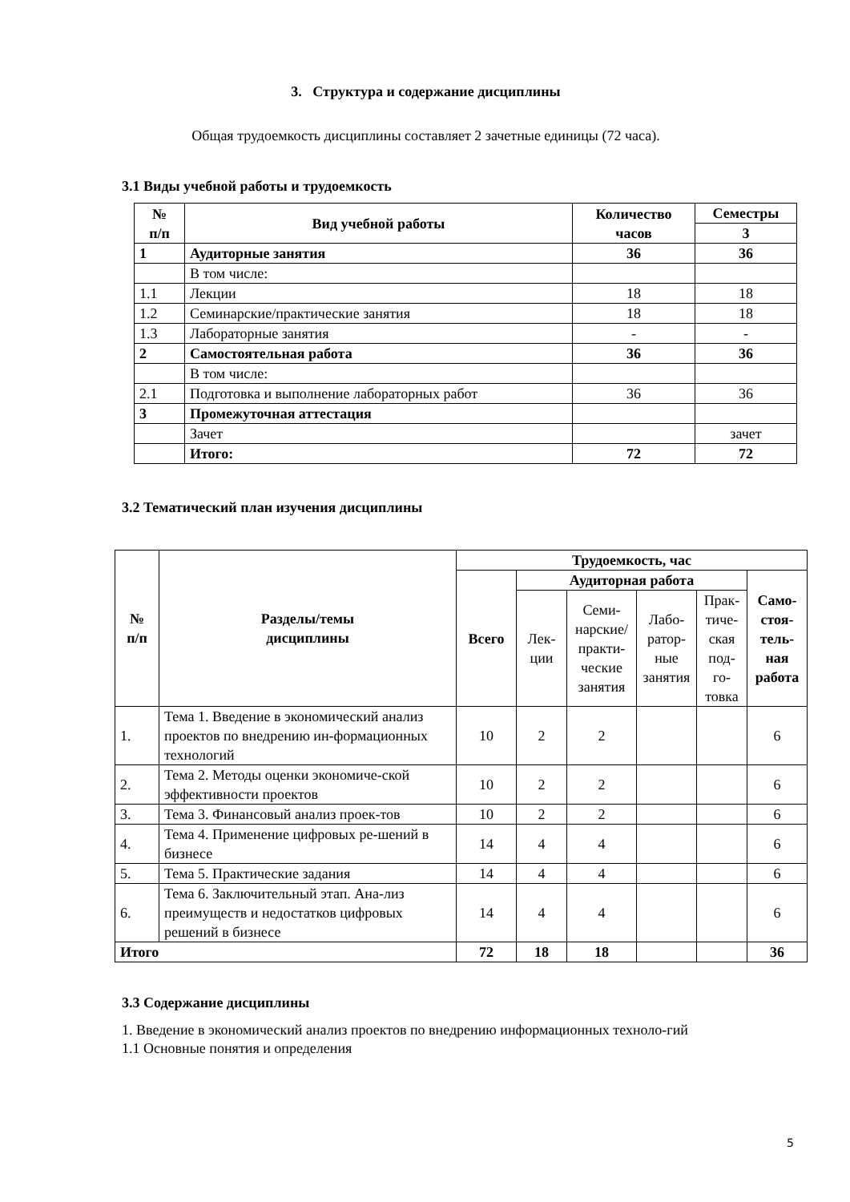3. Структура и содержание дисциплины
Общая трудоемкость дисциплины составляет 2 зачетные единицы (72 часа).
3.1 Виды учебной работы и трудоемкость
| № п/п | Вид учебной работы | Количество часов | Семестры |
| --- | --- | --- | --- |
| | | | 3 |
| 1 | Аудиторные занятия | 36 | 36 |
| | В том числе: | | |
| 1.1 | Лекции | 18 | 18 |
| 1.2 | Семинарские/практические занятия | 18 | 18 |
| 1.3 | Лабораторные занятия | - | - |
| 2 | Самостоятельная работа | 36 | 36 |
| | В том числе: | | |
| 2.1 | Подготовка и выполнение лабораторных работ | 36 | 36 |
| 3 | Промежуточная аттестация | | |
| | Зачет | | зачет |
| | Итого: | 72 | 72 |
3.2 Тематический план изучения дисциплины
| № п/п | Разделы/темы дисциплины | Трудоемкость, час | | | | | |
| --- | --- | --- | --- | --- | --- | --- | --- |
| | | Всего | Аудиторная работа | | | | Само- стоя- тель- ная работа |
| | | | Лек- ции | Семи- нарские/ практи- ческие занятия | Лабо- ратор- ные занятия | Прак- тиче- ская под- го- товка | |
| 1. | Тема 1. Введение в экономический анализ проектов по внедрению ин-формационных технологий | 10 | 2 | 2 | | | 6 |
| 2. | Тема 2. Методы оценки экономиче-ской эффективности проектов | 10 | 2 | 2 | | | 6 |
| 3. | Тема 3. Финансовый анализ проек-тов | 10 | 2 | 2 | | | 6 |
| 4. | Тема 4. Применение цифровых ре-шений в бизнесе | 14 | 4 | 4 | | | 6 |
| 5. | Тема 5. Практические задания | 14 | 4 | 4 | | | 6 |
| 6. | Тема 6. Заключительный этап. Ана-лиз преимуществ и недостатков цифровых решений в бизнесе | 14 | 4 | 4 | | | 6 |
| Итого | | 72 | 18 | 18 | | | 36 |
3.3 Содержание дисциплины
1. Введение в экономический анализ проектов по внедрению информационных техноло-гий
1.1 Основные понятия и определения
5